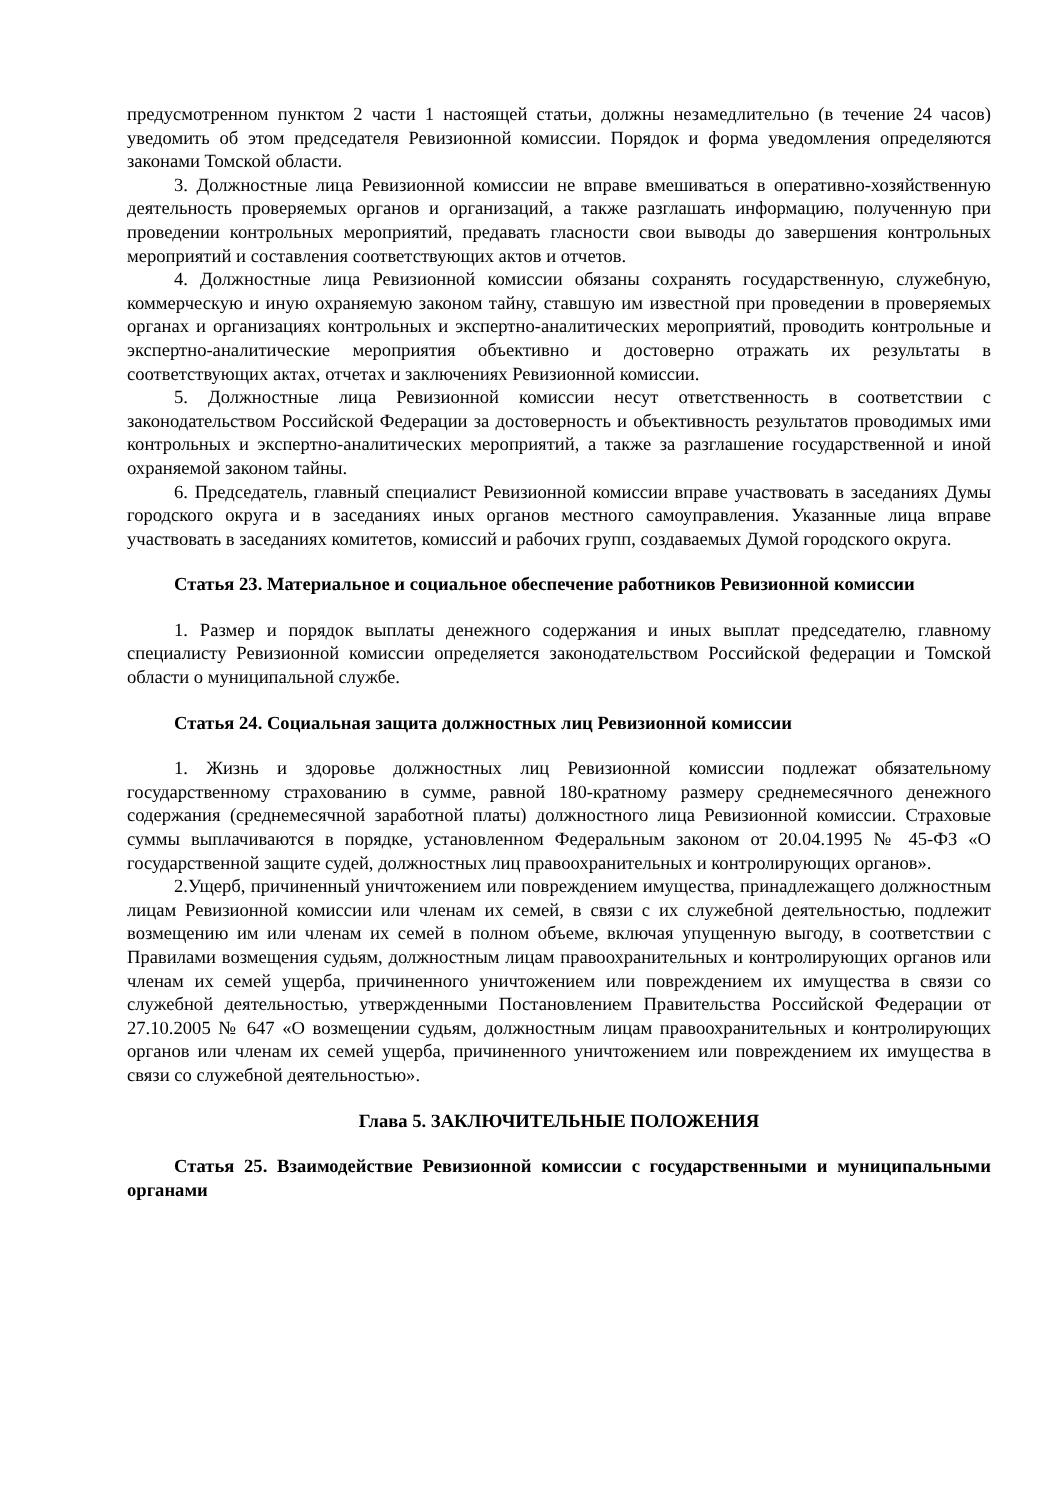предусмотренном пунктом 2 части 1 настоящей статьи, должны незамедлительно (в течение 24 часов) уведомить об этом председателя Ревизионной комиссии. Порядок и форма уведомления определяются законами Томской области.
3. Должностные лица Ревизионной комиссии не вправе вмешиваться в оперативно-хозяйственную деятельность проверяемых органов и организаций, а также разглашать информацию, полученную при проведении контрольных мероприятий, предавать гласности свои выводы до завершения контрольных мероприятий и составления соответствующих актов и отчетов.
4. Должностные лица Ревизионной комиссии обязаны сохранять государственную, служебную, коммерческую и иную охраняемую законом тайну, ставшую им известной при проведении в проверяемых органах и организациях контрольных и экспертно-аналитических мероприятий, проводить контрольные и экспертно-аналитические мероприятия объективно и достоверно отражать их результаты в соответствующих актах, отчетах и заключениях Ревизионной комиссии.
5. Должностные лица Ревизионной комиссии несут ответственность в соответствии с законодательством Российской Федерации за достоверность и объективность результатов проводимых ими контрольных и экспертно-аналитических мероприятий, а также за разглашение государственной и иной охраняемой законом тайны.
6. Председатель, главный специалист Ревизионной комиссии вправе участвовать в заседаниях Думы городского округа и в заседаниях иных органов местного самоуправления. Указанные лица вправе участвовать в заседаниях комитетов, комиссий и рабочих групп, создаваемых Думой городского округа.
Статья 23. Материальное и социальное обеспечение работников Ревизионной комиссии
1. Размер и порядок выплаты денежного содержания и иных выплат председателю, главному специалисту Ревизионной комиссии определяется законодательством Российской федерации и Томской области о муниципальной службе.
Статья 24. Социальная защита должностных лиц Ревизионной комиссии
1. Жизнь и здоровье должностных лиц Ревизионной комиссии подлежат обязательному государственному страхованию в сумме, равной 180-кратному размеру среднемесячного денежного содержания (среднемесячной заработной платы) должностного лица Ревизионной комиссии. Страховые суммы выплачиваются в порядке, установленном Федеральным законом от 20.04.1995 № 45-ФЗ «О государственной защите судей, должностных лиц правоохранительных и контролирующих органов».
2.Ущерб, причиненный уничтожением или повреждением имущества, принадлежащего должностным лицам Ревизионной комиссии или членам их семей, в связи с их служебной деятельностью, подлежит возмещению им или членам их семей в полном объеме, включая упущенную выгоду, в соответствии с Правилами возмещения судьям, должностным лицам правоохранительных и контролирующих органов или членам их семей ущерба, причиненного уничтожением или повреждением их имущества в связи со служебной деятельностью, утвержденными Постановлением Правительства Российской Федерации от 27.10.2005 № 647 «О возмещении судьям, должностным лицам правоохранительных и контролирующих органов или членам их семей ущерба, причиненного уничтожением или повреждением их имущества в связи со служебной деятельностью».
Глава 5. ЗАКЛЮЧИТЕЛЬНЫЕ ПОЛОЖЕНИЯ
Статья 25. Взаимодействие Ревизионной комиссии с государственными и муниципальными органами